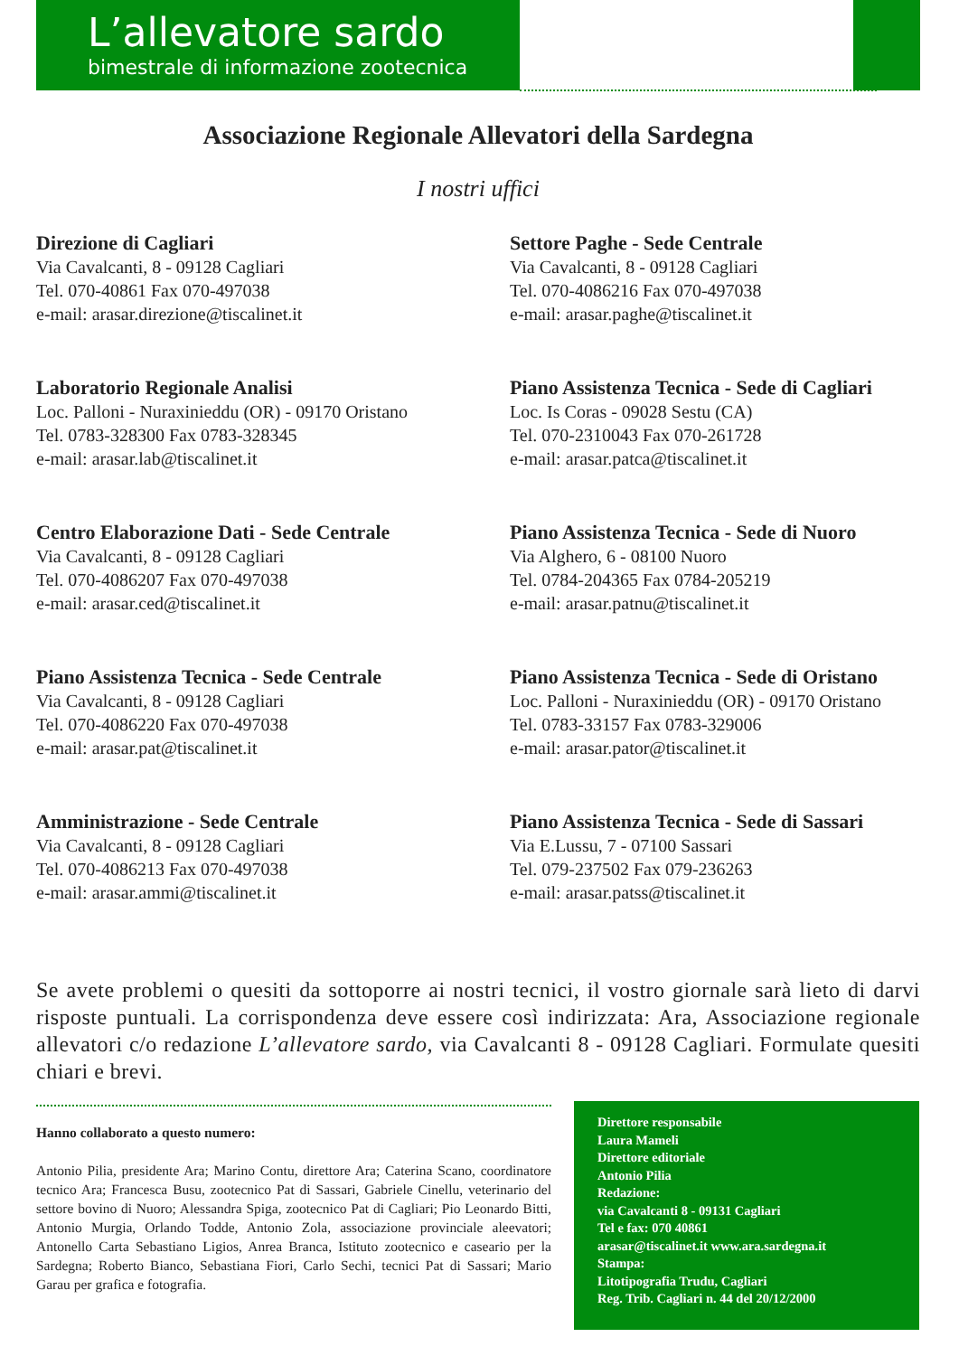L’allevatore sardo
bimestrale di informazione zootecnica
Associazione Regionale Allevatori della Sardegna
I nostri uffici
Direzione di Cagliari
Via Cavalcanti, 8 - 09128 Cagliari
Tel. 070-40861 Fax 070-497038
e-mail: arasar.direzione@tiscalinet.it
Settore Paghe - Sede Centrale
Via Cavalcanti, 8 - 09128 Cagliari
Tel. 070-4086216 Fax 070-497038
e-mail: arasar.paghe@tiscalinet.it
Laboratorio Regionale Analisi
Loc. Palloni - Nuraxinieddu (OR) - 09170 Oristano
Tel. 0783-328300 Fax 0783-328345
e-mail: arasar.lab@tiscalinet.it
Piano Assistenza Tecnica - Sede di Cagliari
Loc. Is Coras - 09028 Sestu (CA)
Tel. 070-2310043 Fax 070-261728
e-mail: arasar.patca@tiscalinet.it
Centro Elaborazione Dati - Sede Centrale
Via Cavalcanti, 8 - 09128 Cagliari
Tel. 070-4086207 Fax 070-497038
e-mail: arasar.ced@tiscalinet.it
Piano Assistenza Tecnica - Sede di Nuoro
Via Alghero, 6 - 08100 Nuoro
Tel. 0784-204365 Fax 0784-205219
e-mail: arasar.patnu@tiscalinet.it
Piano Assistenza Tecnica - Sede Centrale
Via Cavalcanti, 8 - 09128 Cagliari
Tel. 070-4086220 Fax 070-497038
e-mail: arasar.pat@tiscalinet.it
Piano Assistenza Tecnica - Sede di Oristano
Loc. Palloni - Nuraxinieddu (OR) - 09170 Oristano
Tel. 0783-33157 Fax 0783-329006
e-mail: arasar.pator@tiscalinet.it
Amministrazione - Sede Centrale
Via Cavalcanti, 8 - 09128 Cagliari
Tel. 070-4086213 Fax 070-497038
e-mail: arasar.ammi@tiscalinet.it
Piano Assistenza Tecnica - Sede di Sassari
Via E.Lussu, 7 - 07100 Sassari
Tel. 079-237502 Fax 079-236263
e-mail: arasar.patss@tiscalinet.it
Se avete problemi o quesiti da sottoporre ai nostri tecnici, il vostro giornale sarà lieto di darvi risposte puntuali. La corrispondenza deve essere così indirizzata: Ara, Associazione regionale allevatori c/o redazione L’allevatore sardo, via Cavalcanti 8 - 09128 Cagliari. Formulate quesiti chiari e brevi.
Hanno collaborato a questo numero:
Antonio Pilia, presidente Ara; Marino Contu, direttore Ara; Caterina Scano, coordinatore tecnico Ara; Francesca Busu, zootecnico Pat di Sassari, Gabriele Cinellu, veterinario del settore bovino di Nuoro; Alessandra Spiga, zootecnico Pat di Cagliari; Pio Leonardo Bitti, Antonio Murgia, Orlando Todde, Antonio Zola, associazione provinciale aleevatori; Antonello Carta Sebastiano Ligios, Anrea Branca, Istituto zootecnico e caseario per la Sardegna; Roberto Bianco, Sebastiana Fiori, Carlo Sechi, tecnici Pat di Sassari; Mario Garau per grafica e fotografia.
Direttore responsabile
Laura Mameli
Direttore editoriale
Antonio Pilia
Redazione:
via Cavalcanti 8 - 09131 Cagliari
Tel e fax: 070 40861
arasar@tiscalinet.it www.ara.sardegna.it
Stampa:
Litotipografia Trudu, Cagliari
Reg. Trib. Cagliari n. 44 del 20/12/2000